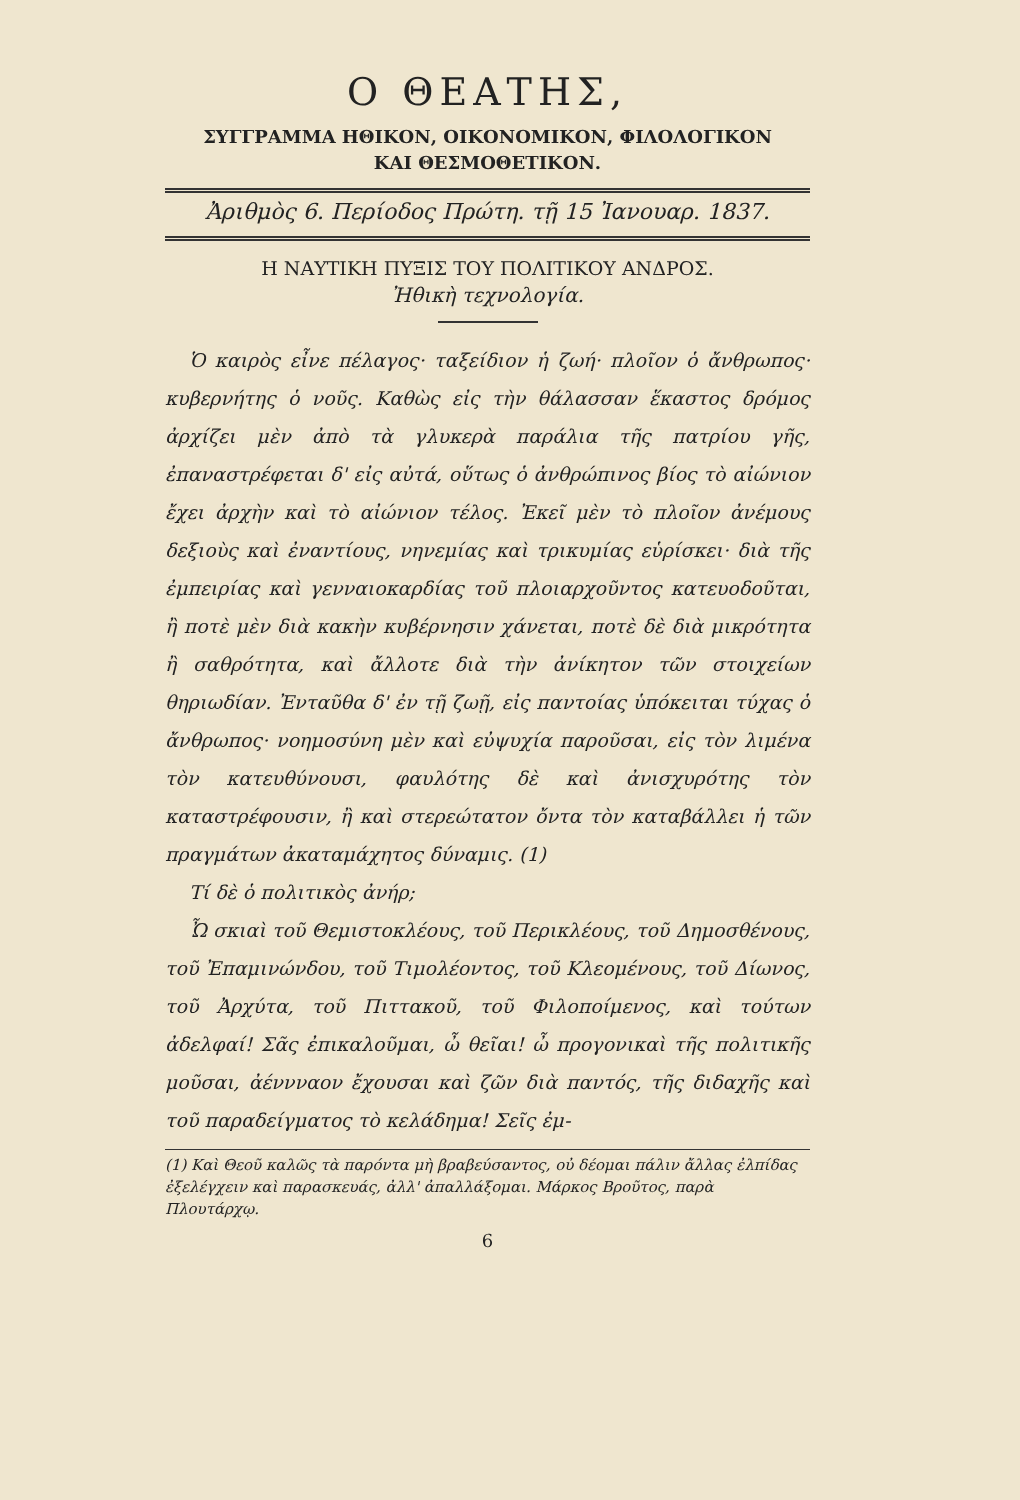Ο ΘΕΑΤΗΣ,
ΣΥΓΓΡΑΜΜΑ ΗΘΙΚΟΝ, ΟΙΚΟΝΟΜΙΚΟΝ, ΦΙΛΟΛΟΓΙΚΟΝ
ΚΑΙ ΘΕΣΜΟΘΕΤΙΚΟΝ.
Ἀριθμὸς 6. Περίοδος Πρώτη. τῇ 15 Ἰανουαρ. 1837.
Η ΝΑΥΤΙΚΗ ΠΥΞΙΣ ΤΟΥ ΠΟΛΙΤΙΚΟΥ ΑΝΔΡΟΣ.
Ἠθικὴ τεχνολογία.
Ὁ καιρὸς εἶνε πέλαγος· ταξείδιον ἡ ζωή· πλοῖον ὁ ἄνθρωπος· κυβερνήτης ὁ νοῦς. Καθὼς εἰς τὴν θάλασσαν ἕκαστος δρόμος ἀρχίζει μὲν ἀπὸ τὰ γλυκερὰ παράλια τῆς πατρίου γῆς, ἐπαναστρέφεται δ' εἰς αὐτά, οὕτως ὁ ἀνθρώπινος βίος τὸ αἰώνιον ἔχει ἀρχὴν καὶ τὸ αἰώνιον τέλος. Ἐκεῖ μὲν τὸ πλοῖον ἀνέμους δεξιοὺς καὶ ἐναντίους, νηνεμίας καὶ τρικυμίας εὑρίσκει· διὰ τῆς ἐμπειρίας καὶ γενναιοκαρδίας τοῦ πλοιαρχοῦντος κατευοδοῦται, ἢ ποτὲ μὲν διὰ κακὴν κυβέρνησιν χάνεται, ποτὲ δὲ διὰ μικρότητα ἢ σαθρότητα, καὶ ἄλλοτε διὰ τὴν ἀνίκητον τῶν στοιχείων θηριωδίαν. Ἐνταῦθα δ' ἐν τῇ ζωῇ, εἰς παντοίας ὑπόκειται τύχας ὁ ἄνθρωπος· νοημοσύνη μὲν καὶ εὐψυχία παροῦσαι, εἰς τὸν λιμένα τὸν κατευθύνουσι, φαυλότης δὲ καὶ ἀνισχυρότης τὸν καταστρέφουσιν, ἢ καὶ στερεώτατον ὄντα τὸν καταβάλλει ἡ τῶν πραγμάτων ἀκαταμάχητος δύναμις. (1)
Τί δὲ ὁ πολιτικὸς ἀνήρ;
Ὦ σκιαὶ τοῦ Θεμιστοκλέους, τοῦ Περικλέους, τοῦ Δημοσθένους, τοῦ Ἐπαμινώνδου, τοῦ Τιμολέοντος, τοῦ Κλεομένους, τοῦ Δίωνος, τοῦ Ἀρχύτα, τοῦ Πιττακοῦ, τοῦ Φιλοποίμενος, καὶ τούτων ἀδελφαί! Σᾶς ἐπικαλοῦμαι, ὦ θεῖαι! ὦ προγονικαὶ τῆς πολιτικῆς μοῦσαι, ἀέννναον ἔχουσαι καὶ ζῶν διὰ παντός, τῆς διδαχῆς καὶ τοῦ παραδείγματος τὸ κελάδημα! Σεῖς ἐμ-
(1) Καὶ Θεοῦ καλῶς τὰ παρόντα μὴ βραβεύσαντος, οὐ δέομαι πάλιν ἄλλας ἐλπίδας ἐξελέγχειν καὶ παρασκευάς, ἀλλ' ἀπαλλάξομαι. Μάρκος Βροῦτος, παρὰ Πλουτάρχῳ.
6